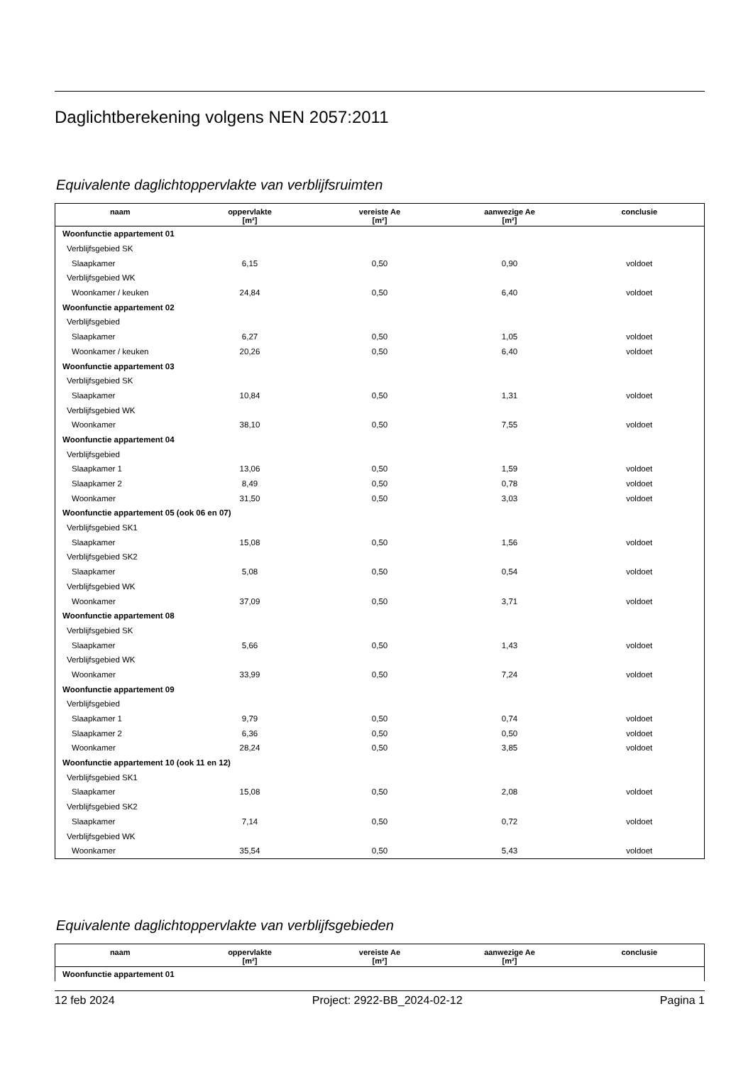Daglichtberekening volgens NEN 2057:2011
Equivalente daglichtoppervlakte van verblijfsruimten
| naam | oppervlakte [m²] | vereiste Ae [m²] | aanwezige Ae [m²] | conclusie |
| --- | --- | --- | --- | --- |
| Woonfunctie appartement 01 | | | | |
| Verblijfsgebied SK | | | | |
| Slaapkamer | 6,15 | 0,50 | 0,90 | voldoet |
| Verblijfsgebied WK | | | | |
| Woonkamer / keuken | 24,84 | 0,50 | 6,40 | voldoet |
| Woonfunctie appartement 02 | | | | |
| Verblijfsgebied | | | | |
| Slaapkamer | 6,27 | 0,50 | 1,05 | voldoet |
| Woonkamer / keuken | 20,26 | 0,50 | 6,40 | voldoet |
| Woonfunctie appartement 03 | | | | |
| Verblijfsgebied SK | | | | |
| Slaapkamer | 10,84 | 0,50 | 1,31 | voldoet |
| Verblijfsgebied WK | | | | |
| Woonkamer | 38,10 | 0,50 | 7,55 | voldoet |
| Woonfunctie appartement 04 | | | | |
| Verblijfsgebied | | | | |
| Slaapkamer 1 | 13,06 | 0,50 | 1,59 | voldoet |
| Slaapkamer 2 | 8,49 | 0,50 | 0,78 | voldoet |
| Woonkamer | 31,50 | 0,50 | 3,03 | voldoet |
| Woonfunctie appartement 05 (ook 06 en 07) | | | | |
| Verblijfsgebied SK1 | | | | |
| Slaapkamer | 15,08 | 0,50 | 1,56 | voldoet |
| Verblijfsgebied SK2 | | | | |
| Slaapkamer | 5,08 | 0,50 | 0,54 | voldoet |
| Verblijfsgebied WK | | | | |
| Woonkamer | 37,09 | 0,50 | 3,71 | voldoet |
| Woonfunctie appartement 08 | | | | |
| Verblijfsgebied SK | | | | |
| Slaapkamer | 5,66 | 0,50 | 1,43 | voldoet |
| Verblijfsgebied WK | | | | |
| Woonkamer | 33,99 | 0,50 | 7,24 | voldoet |
| Woonfunctie appartement 09 | | | | |
| Verblijfsgebied | | | | |
| Slaapkamer 1 | 9,79 | 0,50 | 0,74 | voldoet |
| Slaapkamer 2 | 6,36 | 0,50 | 0,50 | voldoet |
| Woonkamer | 28,24 | 0,50 | 3,85 | voldoet |
| Woonfunctie appartement 10 (ook 11 en 12) | | | | |
| Verblijfsgebied SK1 | | | | |
| Slaapkamer | 15,08 | 0,50 | 2,08 | voldoet |
| Verblijfsgebied SK2 | | | | |
| Slaapkamer | 7,14 | 0,50 | 0,72 | voldoet |
| Verblijfsgebied WK | | | | |
| Woonkamer | 35,54 | 0,50 | 5,43 | voldoet |
Equivalente daglichtoppervlakte van verblijfsgebieden
| naam | oppervlakte [m²] | vereiste Ae [m²] | aanwezige Ae [m²] | conclusie |
| --- | --- | --- | --- | --- |
| Woonfunctie appartement 01 | | | | |
12 feb 2024 Project: 2922-BB_2024-02-12 Pagina 1